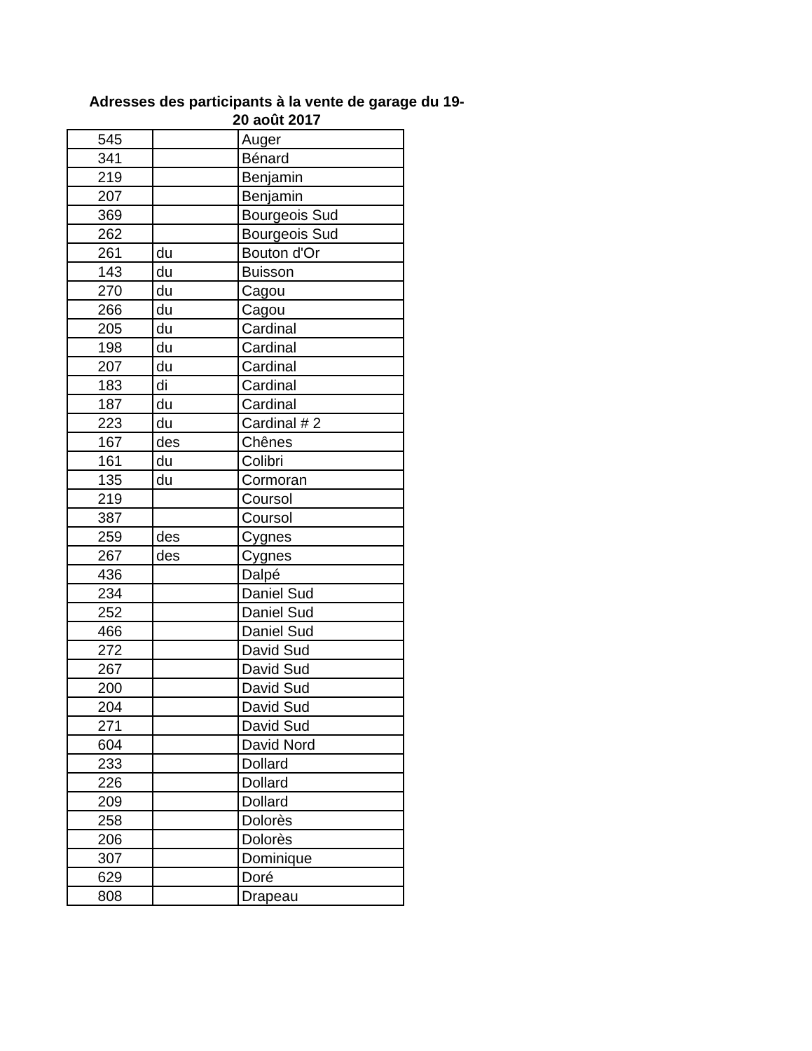Adresses des participants à la vente de garage du 19-
20 août 2017
| 545 | | Auger |
| 341 | | Bénard |
| 219 | | Benjamin |
| 207 | | Benjamin |
| 369 | | Bourgeois Sud |
| 262 | | Bourgeois Sud |
| 261 | du | Bouton d'Or |
| 143 | du | Buisson |
| 270 | du | Cagou |
| 266 | du | Cagou |
| 205 | du | Cardinal |
| 198 | du | Cardinal |
| 207 | du | Cardinal |
| 183 | di | Cardinal |
| 187 | du | Cardinal |
| 223 | du | Cardinal # 2 |
| 167 | des | Chênes |
| 161 | du | Colibri |
| 135 | du | Cormoran |
| 219 | | Coursol |
| 387 | | Coursol |
| 259 | des | Cygnes |
| 267 | des | Cygnes |
| 436 | | Dalpé |
| 234 | | Daniel Sud |
| 252 | | Daniel Sud |
| 466 | | Daniel Sud |
| 272 | | David Sud |
| 267 | | David Sud |
| 200 | | David Sud |
| 204 | | David Sud |
| 271 | | David Sud |
| 604 | | David Nord |
| 233 | | Dollard |
| 226 | | Dollard |
| 209 | | Dollard |
| 258 | | Dolorès |
| 206 | | Dolorès |
| 307 | | Dominique |
| 629 | | Doré |
| 808 | | Drapeau |